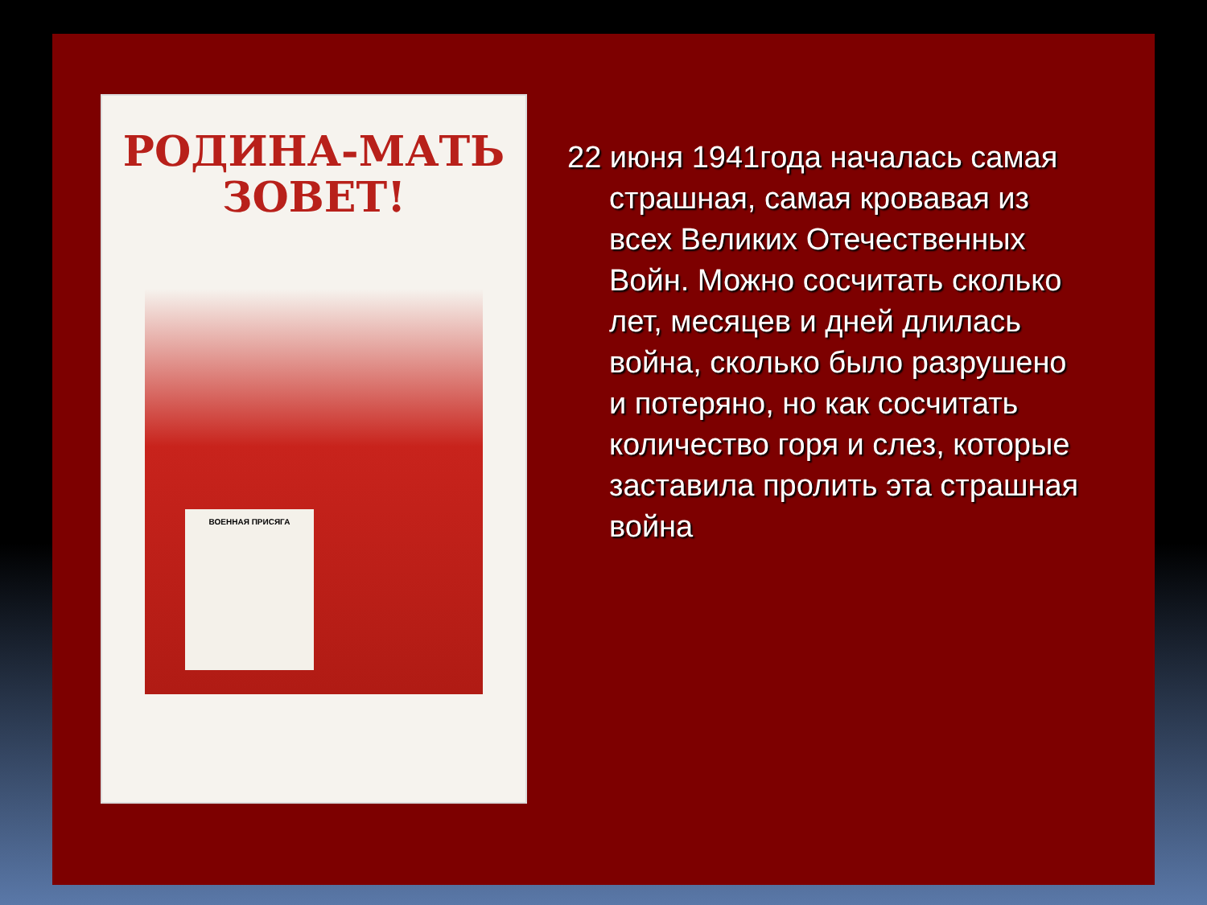РОДИНА-МАТЬ
ЗОВЕТ!
ВОЕННАЯ ПРИСЯГА
22 июня 1941года началась самая страшная, самая кровавая из всех Великих Отечественных Войн. Можно сосчитать сколько лет, месяцев и дней длилась война, сколько было разрушено и потеряно, но как сосчитать количество горя и слез, которые заставила пролить эта страшная война